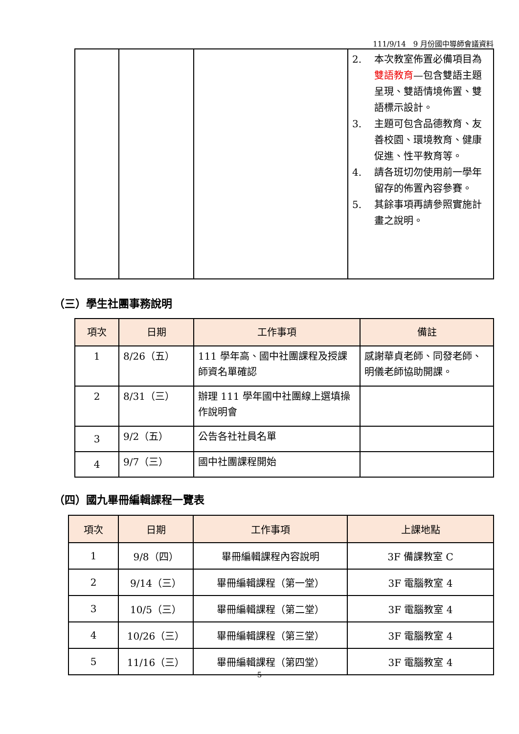111/9/14　9 月份國中導師會議資料
| | | | 2. 本次教室佈置必備項目為 雙語教育 —包含雙語主題呈現、雙語情境佈置、雙語標示設計。 3. 主題可包含品德教育、友善校園、環境教育、健康促進、性平教育等。 4. 請各班切勿使用前一學年留存的佈置內容參賽。 5. 其餘事項再請參照實施計畫之說明。 |
（三）學生社團事務說明
| 項次 | 日期 | 工作事項 | 備註 |
| --- | --- | --- | --- |
| 1 | 8/26（五） | 111 學年高、國中社團課程及授課師資名單確認 | 感謝華貞老師、同發老師、明儀老師協助開課。 |
| 2 | 8/31（三） | 辦理 111 學年國中社團線上選填操作說明會 | |
| 3 | 9/2（五） | 公告各社社員名單 | |
| 4 | 9/7（三） | 國中社團課程開始 | |
（四）國九畢冊編輯課程一覽表
| 項次 | 日期 | 工作事項 | 上課地點 |
| --- | --- | --- | --- |
| 1 | 9/8（四） | 畢冊編輯課程內容說明 | 3F 備課教室 C |
| 2 | 9/14（三） | 畢冊編輯課程（第一堂） | 3F 電腦教室 4 |
| 3 | 10/5（三） | 畢冊編輯課程（第二堂） | 3F 電腦教室 4 |
| 4 | 10/26（三） | 畢冊編輯課程（第三堂） | 3F 電腦教室 4 |
| 5 | 11/16（三） | 畢冊編輯課程（第四堂） | 3F 電腦教室 4 |
5